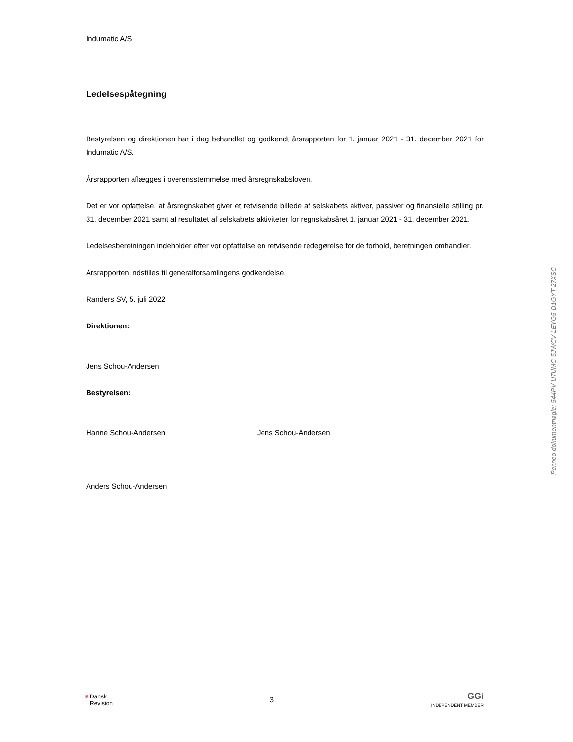Indumatic A/S
Ledelsespåtegning
Bestyrelsen og direktionen har i dag behandlet og godkendt årsrapporten for 1. januar 2021 - 31. december 2021 for Indumatic A/S.
Årsrapporten aflægges i overensstemmelse med årsregnskabsloven.
Det er vor opfattelse, at årsregnskabet giver et retvisende billede af selskabets aktiver, passiver og finansielle stilling pr. 31. december 2021 samt af resultatet af selskabets aktiviteter for regnskabsåret 1. januar 2021 - 31. december 2021.
Ledelsesberetningen indeholder efter vor opfattelse en retvisende redegørelse for de forhold, beretningen omhandler.
Årsrapporten indstilles til generalforsamlingens godkendelse.
Randers SV, 5. juli 2022
Direktionen:
Jens Schou-Andersen
Bestyrelsen:
Hanne Schou-Andersen Jens Schou-Andersen
Anders Schou-Andersen
Penneo dokumentnøgle: 544PV-U7UMC-5JWCV-LEYG5-D1GYT-27XSC
ƻ Dansk
Revision
3
GGi
INDEPENDENT MEMBER